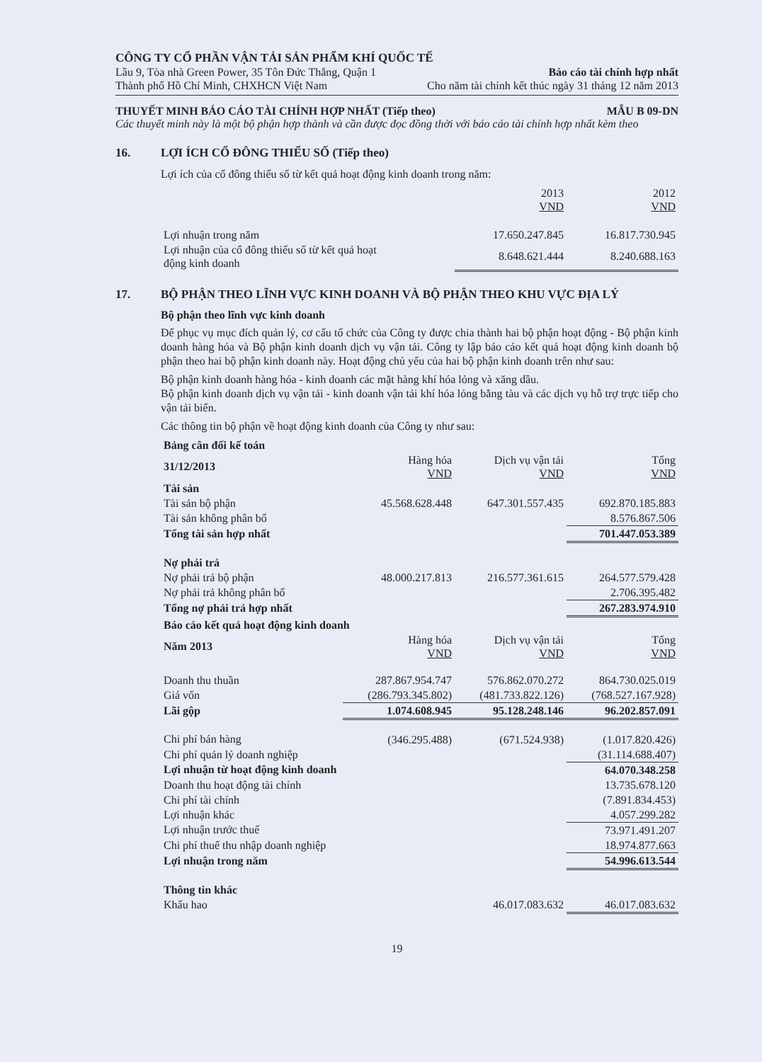CÔNG TY CỔ PHẦN VẬN TẢI SẢN PHẨM KHÍ QUỐC TẾ
Lầu 9, Tòa nhà Green Power, 35 Tôn Đức Thắng, Quận 1 Báo cáo tài chính hợp nhất
Thành phố Hồ Chí Minh, CHXHCN Việt Nam Cho năm tài chính kết thúc ngày 31 tháng 12 năm 2013
THUYẾT MINH BÁO CÁO TÀI CHÍNH HỢP NHẤT (Tiếp theo) MẪU B 09-DN
Các thuyết minh này là một bộ phận hợp thành và cần được đọc đồng thời với báo cáo tài chính hợp nhất kèm theo
16. LỢI ÍCH CỔ ĐÔNG THIỂU SỐ (Tiếp theo)
Lợi ích của cổ đông thiểu số từ kết quả hoạt động kinh doanh trong năm:
| | 2013 VND | 2012 VND |
| Lợi nhuận trong năm | 17.650.247.845 | 16.817.730.945 |
| Lợi nhuận của cổ đông thiểu số từ kết quả hoạt động kinh doanh | 8.648.621.444 | 8.240.688.163 |
17. BỘ PHẬN THEO LĨNH VỰC KINH DOANH VÀ BỘ PHẬN THEO KHU VỰC ĐỊA LÝ
Bộ phận theo lĩnh vực kinh doanh
Để phục vụ mục đích quản lý, cơ cấu tổ chức của Công ty được chia thành hai bộ phận hoạt động - Bộ phận kinh doanh hàng hóa và Bộ phận kinh doanh dịch vụ vận tải. Công ty lập báo cáo kết quả hoạt động kinh doanh bộ phận theo hai bộ phận kinh doanh này. Hoạt động chủ yếu của hai bộ phận kinh doanh trên như sau:
Bộ phận kinh doanh hàng hóa - kinh doanh các mặt hàng khí hóa lỏng và xăng dầu.
Bộ phận kinh doanh dịch vụ vận tải - kinh doanh vận tải khí hóa lỏng bằng tàu và các dịch vụ hỗ trợ trực tiếp cho vận tải biển.
Các thông tin bộ phận về hoạt động kinh doanh của Công ty như sau:
| Bảng cân đối kế toán | | | |
| 31/12/2013 | Hàng hóa VND | Dịch vụ vận tải VND | Tổng VND |
| Tài sản | | | |
| Tài sản bộ phận | 45.568.628.448 | 647.301.557.435 | 692.870.185.883 |
| Tài sản không phân bổ | | | 8.576.867.506 |
| Tổng tài sản hợp nhất | | | 701.447.053.389 |
| Nợ phải trả | | | |
| Nợ phải trả bộ phận | 48.000.217.813 | 216.577.361.615 | 264.577.579.428 |
| Nợ phải trả không phân bổ | | | 2.706.395.482 |
| Tổng nợ phải trả hợp nhất | | | 267.283.974.910 |
| Báo cáo kết quả hoạt động kinh doanh | | | |
| Năm 2013 | Hàng hóa VND | Dịch vụ vận tải VND | Tổng VND |
| Doanh thu thuần | 287.867.954.747 | 576.862.070.272 | 864.730.025.019 |
| Giá vốn | (286.793.345.802) | (481.733.822.126) | (768.527.167.928) |
| Lãi gộp | 1.074.608.945 | 95.128.248.146 | 96.202.857.091 |
| Chi phí bán hàng | (346.295.488) | (671.524.938) | (1.017.820.426) |
| Chi phí quản lý doanh nghiệp | | | (31.114.688.407) |
| Lợi nhuận từ hoạt động kinh doanh | | | 64.070.348.258 |
| Doanh thu hoạt động tài chính | | | 13.735.678.120 |
| Chi phí tài chính | | | (7.891.834.453) |
| Lợi nhuận khác | | | 4.057.299.282 |
| Lợi nhuận trước thuế | | | 73.971.491.207 |
| Chi phí thuế thu nhập doanh nghiệp | | | 18.974.877.663 |
| Lợi nhuận trong năm | | | 54.996.613.544 |
| Thông tin khác | | | |
| Khấu hao | | 46.017.083.632 | 46.017.083.632 |
19